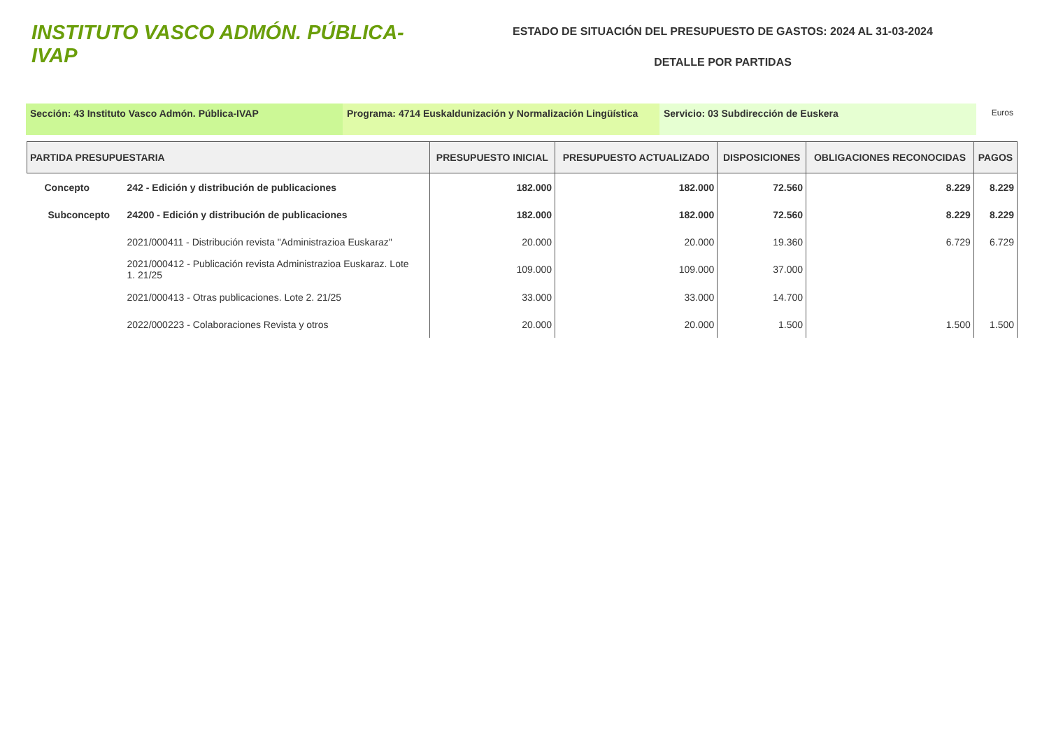INSTITUTO VASCO ADMÓN. PÚBLICA-IVAP
ESTADO DE SITUACIÓN DEL PRESUPUESTO DE GASTOS: 2024 AL 31-03-2024
DETALLE POR PARTIDAS
Sección: 43 Instituto Vasco Admón. Pública-IVAP Programa: 4714 Euskaldunización y Normalización Lingüística
Servicio: 03 Subdirección de Euskera
Euros
| PARTIDA PRESUPUESTARIA | | PRESUPUESTO INICIAL | PRESUPUESTO ACTUALIZADO | DISPOSICIONES | OBLIGACIONES RECONOCIDAS | PAGOS |
| --- | --- | --- | --- | --- | --- | --- |
| Concepto | 242 - Edición y distribución de publicaciones | 182.000 | 182.000 | 72.560 | 8.229 | 8.229 |
| Subconcepto | 24200 - Edición y distribución de publicaciones | 182.000 | 182.000 | 72.560 | 8.229 | 8.229 |
| | 2021/000411 - Distribución revista "Administrazioa Euskaraz" | 20.000 | 20.000 | 19.360 | 6.729 | 6.729 |
| | 2021/000412 - Publicación revista Administrazioa Euskaraz. Lote 1. 21/25 | 109.000 | 109.000 | 37.000 | | |
| | 2021/000413 - Otras publicaciones. Lote 2. 21/25 | 33.000 | 33.000 | 14.700 | | |
| | 2022/000223 - Colaboraciones Revista y otros | 20.000 | 20.000 | 1.500 | 1.500 | 1.500 |